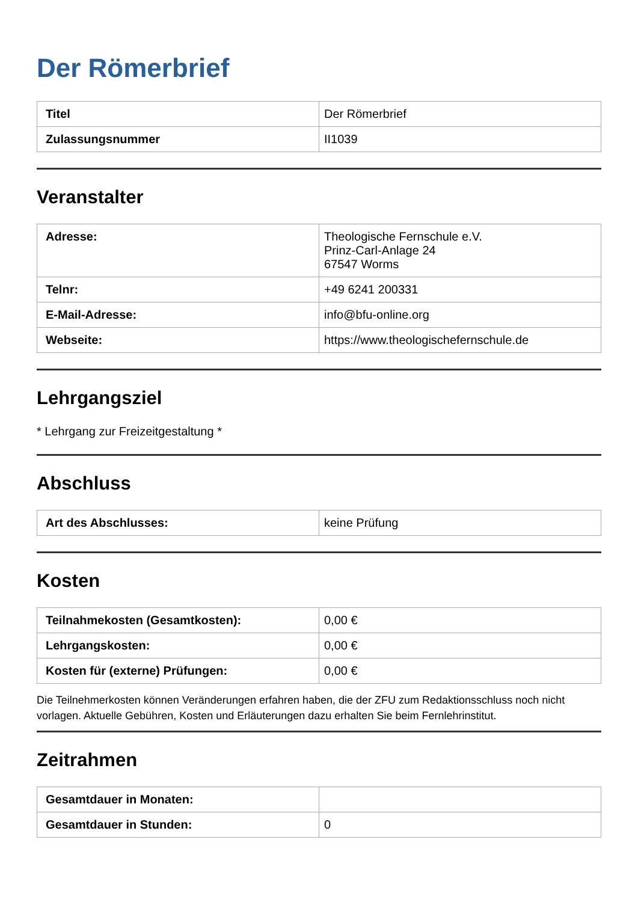Der Römerbrief
| Titel | Der Römerbrief |
| Zulassungsnummer | II1039 |
Veranstalter
| Adresse: | Theologische Fernschule e.V. Prinz-Carl-Anlage 24 67547 Worms |
| Telnr: | +49 6241 200331 |
| E-Mail-Adresse: | info@bfu-online.org |
| Webseite: | https://www.theologischefernschule.de |
Lehrgangsziel
* Lehrgang zur Freizeitgestaltung *
Abschluss
| Art des Abschlusses: | keine Prüfung |
Kosten
| Teilnahmekosten (Gesamtkosten): | 0,00 € |
| Lehrgangskosten: | 0,00 € |
| Kosten für (externe) Prüfungen: | 0,00 € |
Die Teilnehmerkosten können Veränderungen erfahren haben, die der ZFU zum Redaktionsschluss noch nicht vorlagen. Aktuelle Gebühren, Kosten und Erläuterungen dazu erhalten Sie beim Fernlehrinstitut.
Zeitrahmen
| Gesamtdauer in Monaten: | |
| Gesamtdauer in Stunden: | 0 |